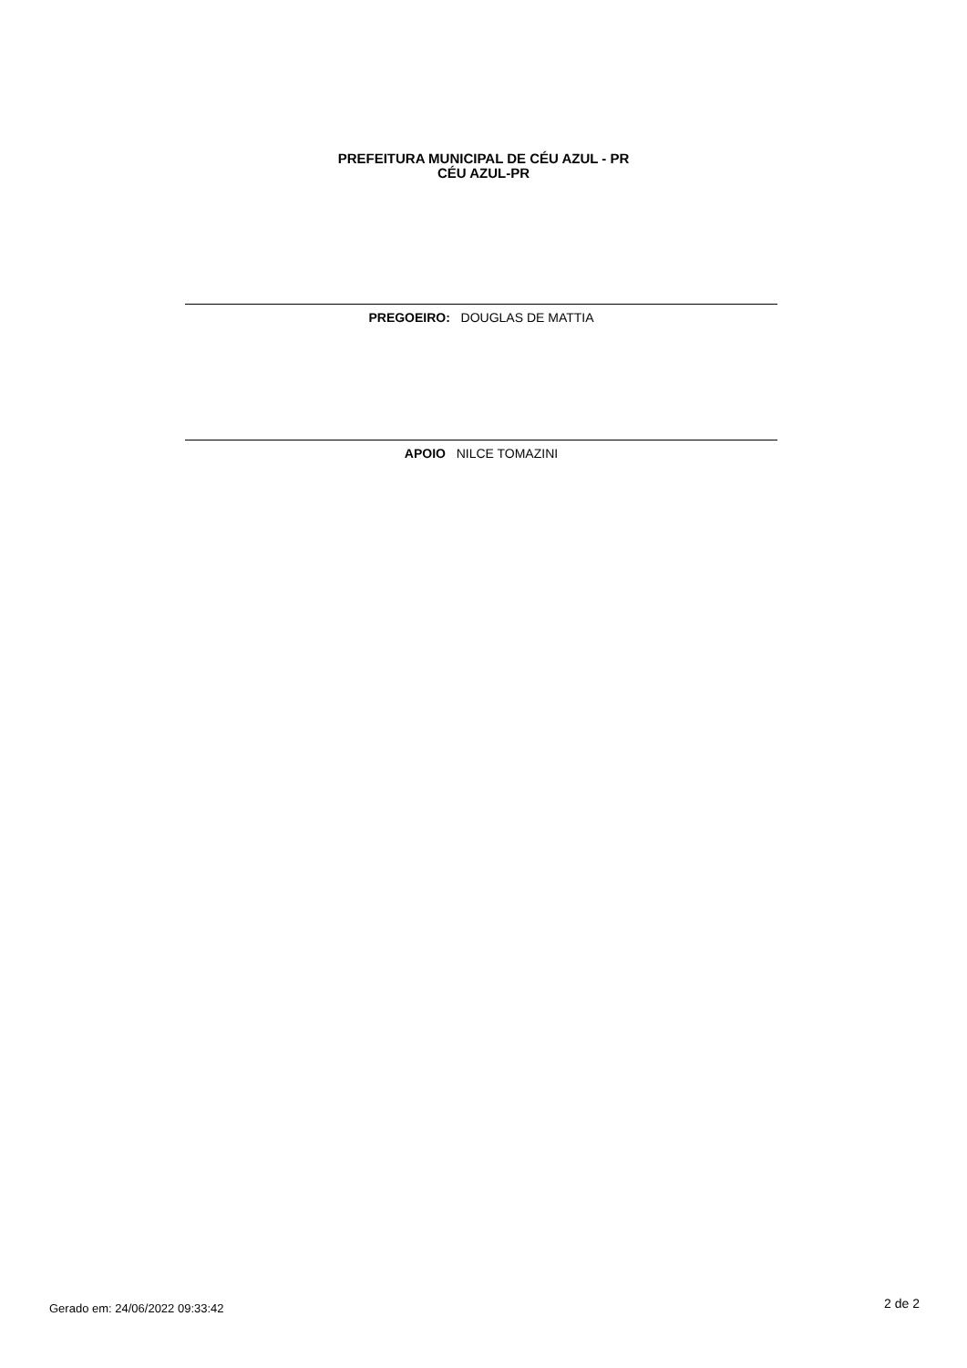PREFEITURA MUNICIPAL DE CÉU AZUL - PR
CÉU AZUL-PR
PREGOEIRO: DOUGLAS DE MATTIA
APOIO NILCE TOMAZINI
Gerado em: 24/06/2022 09:33:42 2 de 2